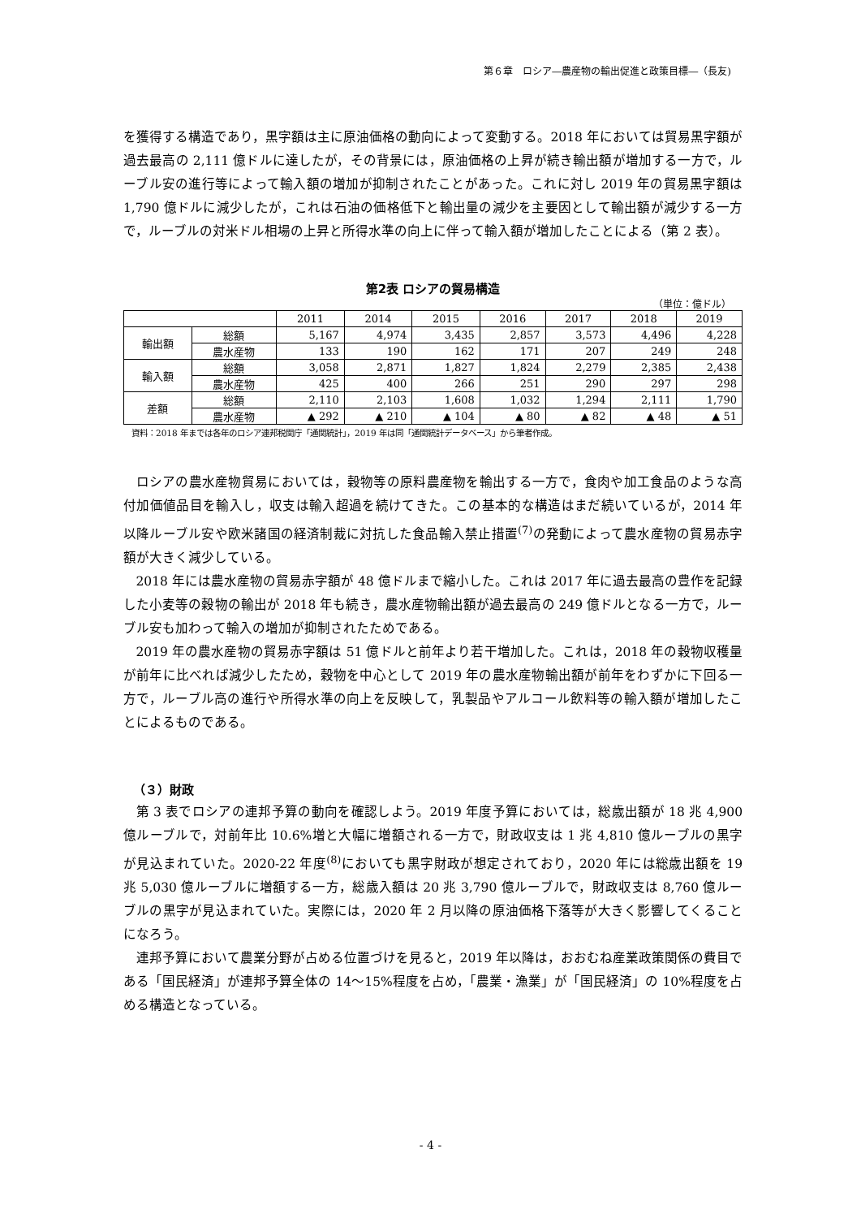第６章　ロシア―農産物の輸出促進と政策目標―（長友)
を獲得する構造であり，黒字額は主に原油価格の動向によって変動する。2018 年においては貿易黒字額が過去最高の 2,111 億ドルに達したが，その背景には，原油価格の上昇が続き輸出額が増加する一方で，ルーブル安の進行等によって輸入額の増加が抑制されたことがあった。これに対し 2019 年の貿易黒字額は 1,790 億ドルに減少したが，これは石油の価格低下と輸出量の減少を主要因として輸出額が減少する一方で，ルーブルの対米ドル相場の上昇と所得水準の向上に伴って輸入額が増加したことによる（第 2 表）。
第2表 ロシアの貿易構造
（単位：億ドル）
| | | 2011 | 2014 | 2015 | 2016 | 2017 | 2018 | 2019 |
| --- | --- | --- | --- | --- | --- | --- | --- | --- |
| 輸出額 | 総額 | 5,167 | 4,974 | 3,435 | 2,857 | 3,573 | 4,496 | 4,228 |
| | 農水産物 | 133 | 190 | 162 | 171 | 207 | 249 | 248 |
| 輸入額 | 総額 | 3,058 | 2,871 | 1,827 | 1,824 | 2,279 | 2,385 | 2,438 |
| | 農水産物 | 425 | 400 | 266 | 251 | 290 | 297 | 298 |
| 差額 | 総額 | 2,110 | 2,103 | 1,608 | 1,032 | 1,294 | 2,111 | 1,790 |
| | 農水産物 | ▲ 292 | ▲ 210 | ▲ 104 | ▲ 80 | ▲ 82 | ▲ 48 | ▲ 51 |
資料：2018 年までは各年のロシア連邦税関庁「通関統計」，2019 年は同「通関統計データベース」から筆者作成。
ロシアの農水産物貿易においては，穀物等の原料農産物を輸出する一方で，食肉や加工食品のような高付加価値品目を輸入し，収支は輸入超過を続けてきた。この基本的な構造はまだ続いているが，2014 年以降ルーブル安や欧米諸国の経済制裁に対抗した食品輸入禁止措置<sup>(7)</sup>の発動によって農水産物の貿易赤字額が大きく減少している。
2018 年には農水産物の貿易赤字額が 48 億ドルまで縮小した。これは 2017 年に過去最高の豊作を記録した小麦等の穀物の輸出が 2018 年も続き，農水産物輸出額が過去最高の 249 億ドルとなる一方で，ルーブル安も加わって輸入の増加が抑制されたためである。
2019 年の農水産物の貿易赤字額は 51 億ドルと前年より若干増加した。これは，2018 年の穀物収穫量が前年に比べれば減少したため，穀物を中心として 2019 年の農水産物輸出額が前年をわずかに下回る一方で，ルーブル高の進行や所得水準の向上を反映して，乳製品やアルコール飲料等の輸入額が増加したことによるものである。
（３）財政
第 3 表でロシアの連邦予算の動向を確認しよう。2019 年度予算においては，総歳出額が 18 兆 4,900 億ルーブルで，対前年比 10.6%増と大幅に増額される一方で，財政収支は 1 兆 4,810 億ルーブルの黒字が見込まれていた。2020-22 年度<sup>(8)</sup>においても黒字財政が想定されており，2020 年には総歳出額を 19 兆 5,030 億ルーブルに増額する一方，総歳入額は 20 兆 3,790 億ルーブルで，財政収支は 8,760 億ルーブルの黒字が見込まれていた。実際には，2020 年 2 月以降の原油価格下落等が大きく影響してくることになろう。
連邦予算において農業分野が占める位置づけを見ると，2019 年以降は，おおむね産業政策関係の費目である「国民経済」が連邦予算全体の 14～15%程度を占め，「農業・漁業」が「国民経済」の 10%程度を占める構造となっている。
- 4 -